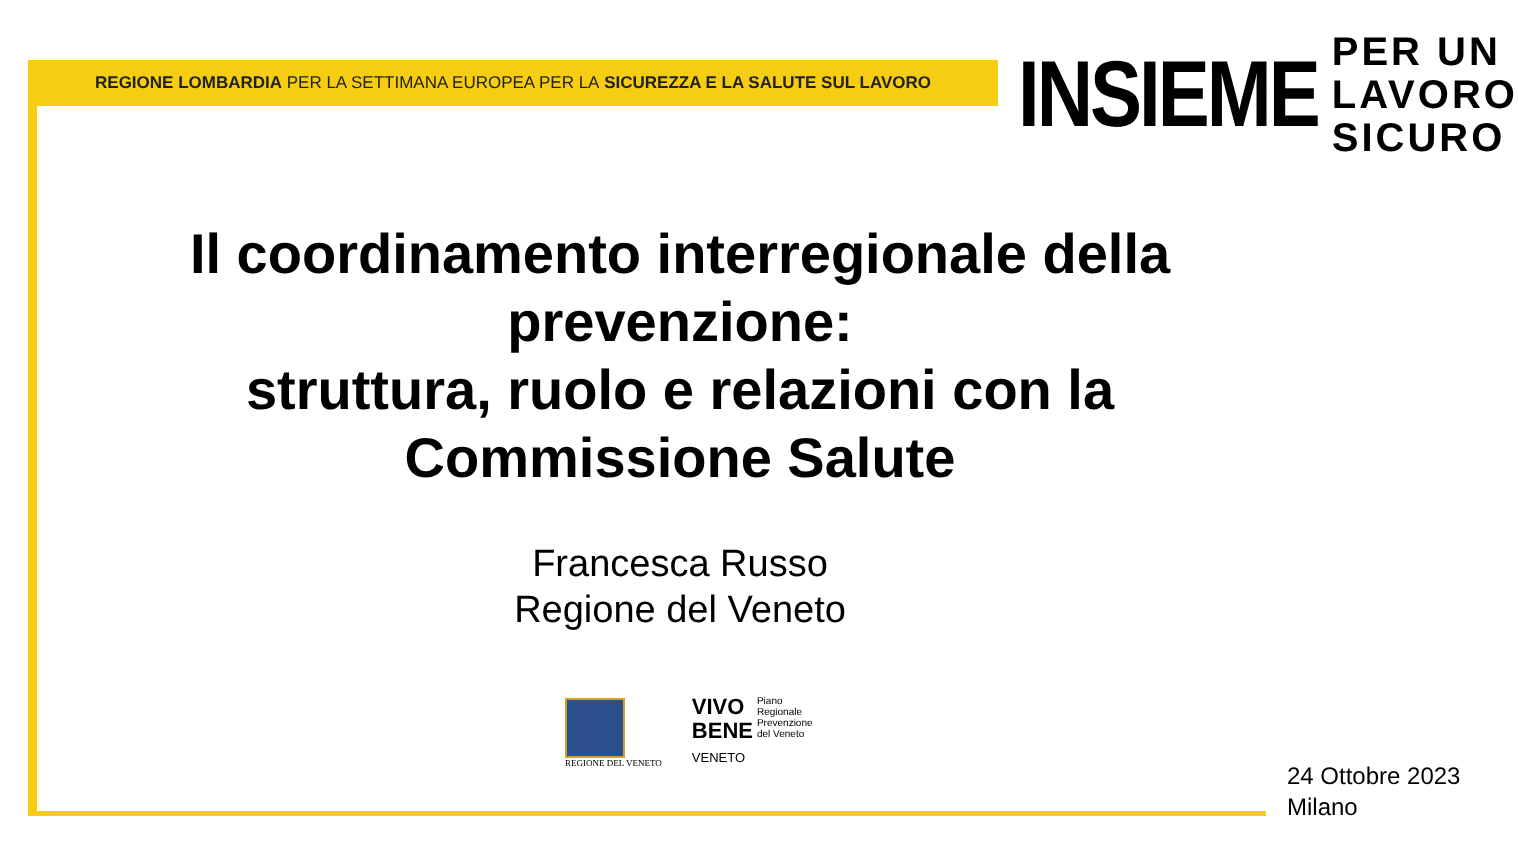REGIONE LOMBARDIA PER LA SETTIMANA EUROPEA PER LA SICUREZZA E LA SALUTE SUL LAVORO
INSIEME
PER UN
LAVORO
SICURO
Il coordinamento interregionale della prevenzione:
struttura, ruolo e relazioni con la Commissione Salute
Francesca Russo
Regione del Veneto
REGIONE DEL VENETO
VIVO
BENE
VENETO
Piano
Regionale
Prevenzione
del Veneto
24 Ottobre 2023
Milano